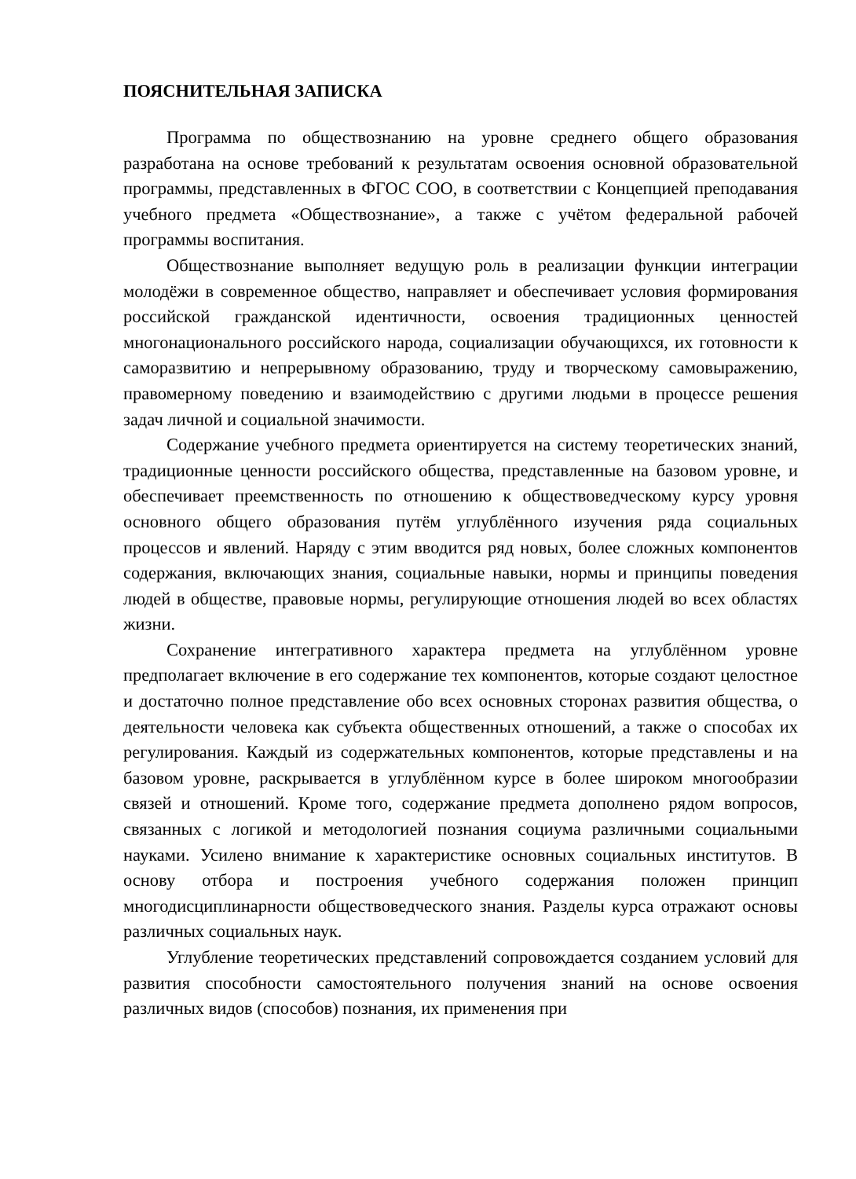ПОЯСНИТЕЛЬНАЯ ЗАПИСКА
Программа по обществознанию на уровне среднего общего образования разработана на основе требований к результатам освоения основной образовательной программы, представленных в ФГОС СОО, в соответствии с Концепцией преподавания учебного предмета «Обществознание», а также с учётом федеральной рабочей программы воспитания.
Обществознание выполняет ведущую роль в реализации функции интеграции молодёжи в современное общество, направляет и обеспечивает условия формирования российской гражданской идентичности, освоения традиционных ценностей многонационального российского народа, социализации обучающихся, их готовности к саморазвитию и непрерывному образованию, труду и творческому самовыражению, правомерному поведению и взаимодействию с другими людьми в процессе решения задач личной и социальной значимости.
Содержание учебного предмета ориентируется на систему теоретических знаний, традиционные ценности российского общества, представленные на базовом уровне, и обеспечивает преемственность по отношению к обществоведческому курсу уровня основного общего образования путём углублённого изучения ряда социальных процессов и явлений. Наряду с этим вводится ряд новых, более сложных компонентов содержания, включающих знания, социальные навыки, нормы и принципы поведения людей в обществе, правовые нормы, регулирующие отношения людей во всех областях жизни.
Сохранение интегративного характера предмета на углублённом уровне предполагает включение в его содержание тех компонентов, которые создают целостное и достаточно полное представление обо всех основных сторонах развития общества, о деятельности человека как субъекта общественных отношений, а также о способах их регулирования. Каждый из содержательных компонентов, которые представлены и на базовом уровне, раскрывается в углублённом курсе в более широком многообразии связей и отношений. Кроме того, содержание предмета дополнено рядом вопросов, связанных с логикой и методологией познания социума различными социальными науками. Усилено внимание к характеристике основных социальных институтов. В основу отбора и построения учебного содержания положен принцип многодисциплинарности обществоведческого знания. Разделы курса отражают основы различных социальных наук.
Углубление теоретических представлений сопровождается созданием условий для развития способности самостоятельного получения знаний на основе освоения различных видов (способов) познания, их применения при